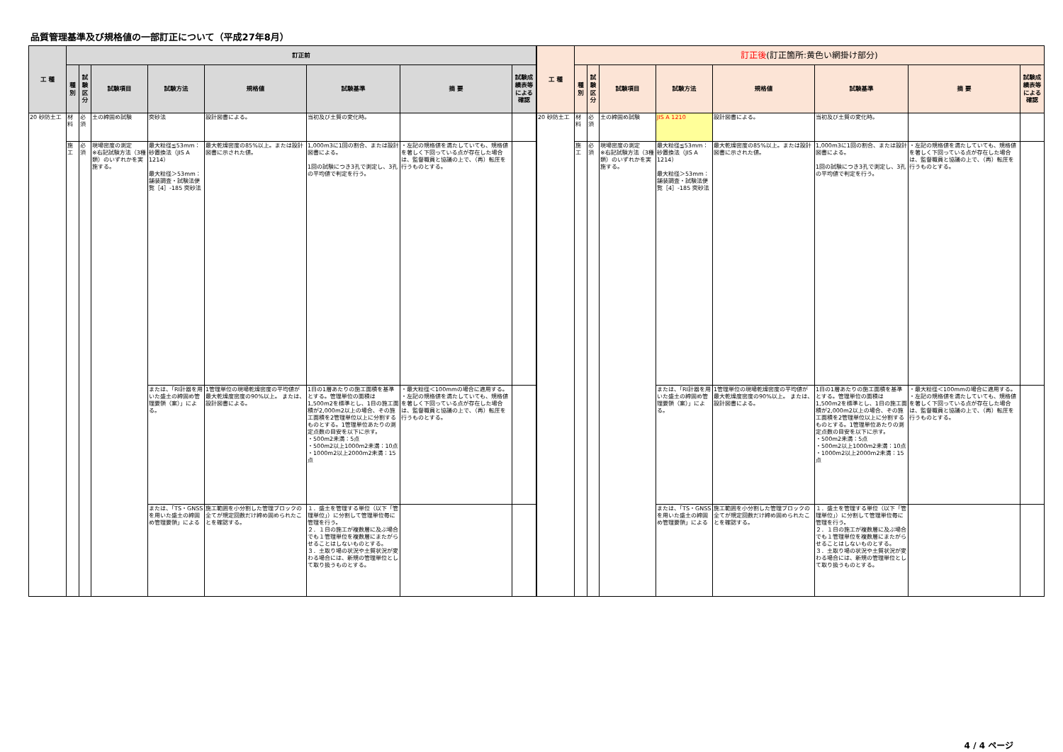品質管理基準及び規格値の一部訂正について（平成27年8月）
| 工 種 | 訂正前 | | | | | | | |
| --- | --- | --- | --- | --- | --- | --- | --- | --- |
| | 種別 | 試験区分 | 試験項目 | 試験方法 | 規格値 | 試験基準 | 摘 要 | 試験成績表等による確認 |
| 20 砂防土工 | 材料 | 必須 | 土の締固め試験 | 突砂法 | 設計図書による。 | 当初及び土質の変化時。 | | |
| | 施工 | 必須 | 現場密度の測定 ※右記試験方法（3種類）のいずれかを実施する。 | 最大粒径≦53mm：砂置換法（JIS A 1214） 最大粒径＞53mm：舗装調査・試験法便覧［4］-185 突砂法 | 最大乾燥密度の85%以上。または設計図書に示された値。 | 1,000m3に1回の割合、または設計図書による。 1回の試験につき3孔で測定し、3孔の平均値で判定を行う。 | ・左記の規格値を満たしていても、規格値を著しく下回っている点が存在した場合は、監督職員と協議の上で、（再）転圧を行うものとする。 | |
| | | | | または、「RI計器を用いた盛土の締固め管理要領（案）」による。 | 1管理単位の現場乾燥密度の平均値が最大乾燥度密度の90%以上。 または、設計図書による。 | 1日の1層あたりの施工面積を基準とする。管理単位の面積は1,500m2を標準とし、1日の施工面積が2,000m2以上の場合、その施工面積を2管理単位以上に分割するものとする。1管理単位あたりの測定点数の目安を以下に示す。 ・500m2未満：5点 ・500m2以上1000m2未満：10点 ・1000m2以上2000m2未満：15点 | ・最大粒径＜100mmの場合に適用する。 ・左記の規格値を満たしていても、規格値を著しく下回っている点が存在した場合は、監督職員と協議の上で、（再）転圧を行うものとする。 | |
| | | | | または、「TS・GNSSを用いた盛土の締固め管理要領」による | 施工範囲を小分割した管理ブロックの全てが規定回数だけ締め固められたことを確認する。 | １．盛土を管理する単位（以下「管理単位」）に分割して管理単位毎に管理を行う。 ２．１日の施工が複数層に及ぶ場合でも１管理単位を複数層にまたがらせることはしないものとする。 ３．土取り場の状況や土質状況が変わる場合には、新規の管理単位として取り扱うものとする。 | | |
| 工 種 | 訂正後 (訂正箇所:黄色い網掛け部分) | | | | | | | |
| --- | --- | --- | --- | --- | --- | --- | --- | --- |
| | 種別 | 試験区分 | 試験項目 | 試験方法 | 規格値 | 試験基準 | 摘 要 | 試験成績表等による確認 |
| 20 砂防土工 | 材料 | 必須 | 土の締固め試験 | JIS A 1210 | 設計図書による。 | 当初及び土質の変化時。 | | |
| | 施工 | 必須 | 現場密度の測定 ※右記試験方法（3種類）のいずれかを実施する。 | 最大粒径≦53mm：砂置換法（JIS A 1214） 最大粒径＞53mm：舗装調査・試験法便覧［4］-185 突砂法 | 最大乾燥密度の85%以上。または設計図書に示された値。 | 1,000m3に1回の割合、または設計図書による。 1回の試験につき3孔で測定し、3孔の平均値で判定を行う。 | ・左記の規格値を満たしていても、規格値を著しく下回っている点が存在した場合は、監督職員と協議の上で、（再）転圧を行うものとする。 | |
| | | | | または、「RI計器を用いた盛土の締固め管理要領（案）」による。 | 1管理単位の現場乾燥密度の平均値が最大乾燥度密度の90%以上。 または、設計図書による。 | 1日の1層あたりの施工面積を基準とする。管理単位の面積は1,500m2を標準とし、1日の施工面積が2,000m2以上の場合、その施工面積を2管理単位以上に分割するものとする。1管理単位あたりの測定点数の目安を以下に示す。 ・500m2未満：5点 ・500m2以上1000m2未満：10点 ・1000m2以上2000m2未満：15点 | ・最大粒径＜100mmの場合に適用する。 ・左記の規格値を満たしていても、規格値を著しく下回っている点が存在した場合は、監督職員と協議の上で、（再）転圧を行うものとする。 | |
| | | | | または、「TS・GNSSを用いた盛土の締固め管理要領」による | 施工範囲を小分割した管理ブロックの全てが規定回数だけ締め固められたことを確認する。 | １．盛土を管理する単位（以下「管理単位」）に分割して管理単位毎に管理を行う。 ２．１日の施工が複数層に及ぶ場合でも１管理単位を複数層にまたがらせることはしないものとする。 ３．土取り場の状況や土質状況が変わる場合には、新規の管理単位として取り扱うものとする。 | | |
4 / 4 ページ